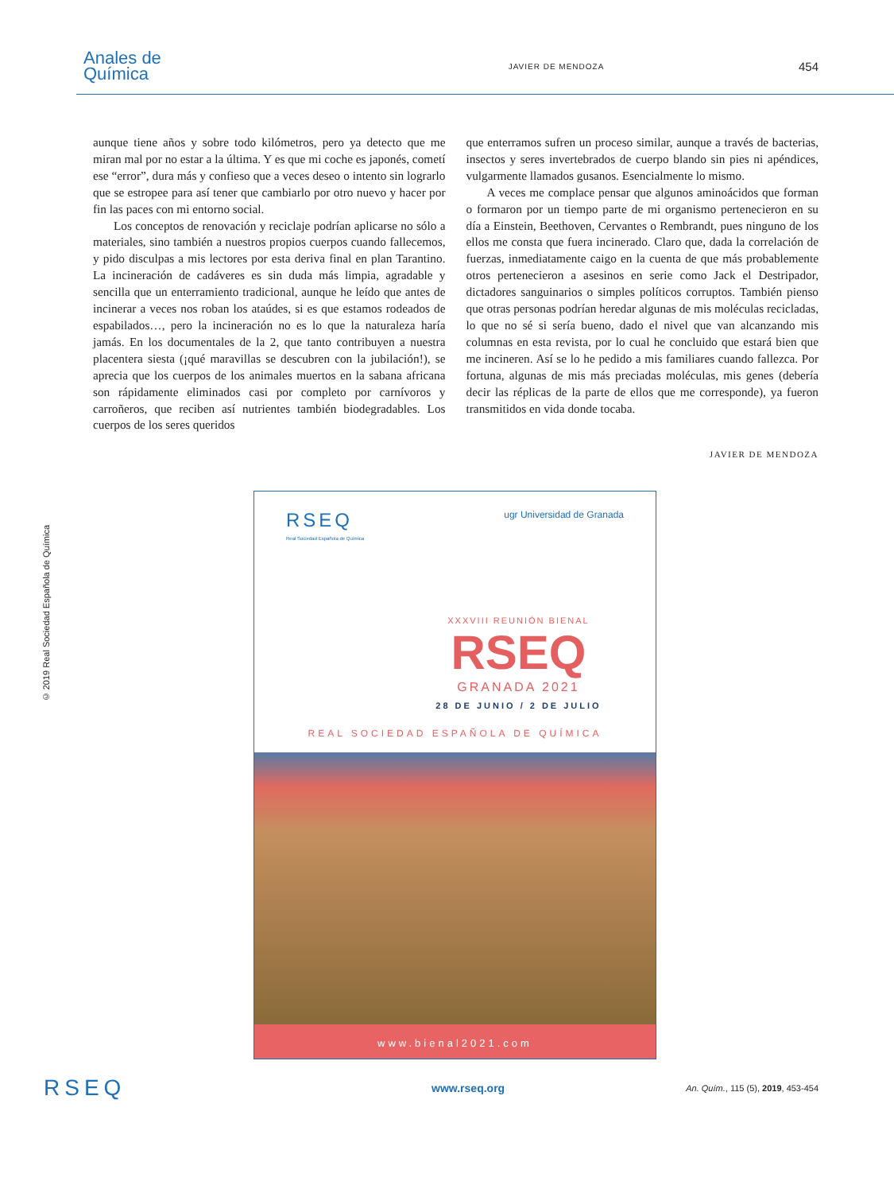Anales de
Química
JAVIER DE MENDOZA
454
aunque tiene años y sobre todo kilómetros, pero ya detecto que me miran mal por no estar a la última. Y es que mi coche es japonés, cometí ese “error”, dura más y confieso que a veces deseo o intento sin lograrlo que se estropee para así tener que cambiarlo por otro nuevo y hacer por fin las paces con mi entorno social.
Los conceptos de renovación y reciclaje podrían aplicarse no sólo a materiales, sino también a nuestros propios cuerpos cuando fallecemos, y pido disculpas a mis lectores por esta deriva final en plan Tarantino. La incineración de cadáveres es sin duda más limpia, agradable y sencilla que un enterramiento tradicional, aunque he leído que antes de incinerar a veces nos roban los ataúdes, si es que estamos rodeados de espabilados…, pero la incineración no es lo que la naturaleza haría jamás. En los documentales de la 2, que tanto contribuyen a nuestra placentera siesta (¡qué maravillas se descubren con la jubilación!), se aprecia que los cuerpos de los animales muertos en la sabana africana son rápidamente eliminados casi por completo por carnívoros y carroñeros, que reciben así nutrientes también biodegradables. Los cuerpos de los seres queridos
que enterramos sufren un proceso similar, aunque a través de bacterias, insectos y seres invertebrados de cuerpo blando sin pies ni apéndices, vulgarmente llamados gusanos. Esencialmente lo mismo.
A veces me complace pensar que algunos aminoácidos que forman o formaron por un tiempo parte de mi organismo pertenecieron en su día a Einstein, Beethoven, Cervantes o Rembrandt, pues ninguno de los ellos me consta que fuera incinerado. Claro que, dada la correlación de fuerzas, inmediatamente caigo en la cuenta de que más probablemente otros pertenecieron a asesinos en serie como Jack el Destripador, dictadores sanguinarios o simples políticos corruptos. También pienso que otras personas podrían heredar algunas de mis moléculas recicladas, lo que no sé si sería bueno, dado el nivel que van alcanzando mis columnas en esta revista, por lo cual he concluido que estará bien que me incineren. Así se lo he pedido a mis familiares cuando fallezca. Por fortuna, algunas de mis más preciadas moléculas, mis genes (debería decir las réplicas de la parte de ellos que me corresponde), ya fueron transmitidos en vida donde tocaba.
JAVIER DE MENDOZA
© 2019 Real Sociedad Española de Química
RSEQ
Real Sociedad Española de Química
ugr Universidad de Granada
XXXVIII REUNIÓN BIENAL
RSEQ
GRANADA 2021
28 DE JUNIO / 2 DE JULIO
REAL SOCIEDAD ESPAÑOLA DE QUÍMICA
www.bienal2021.com
RSEQ
www.rseq.org
An. Quím., 115 (5), 2019, 453-454